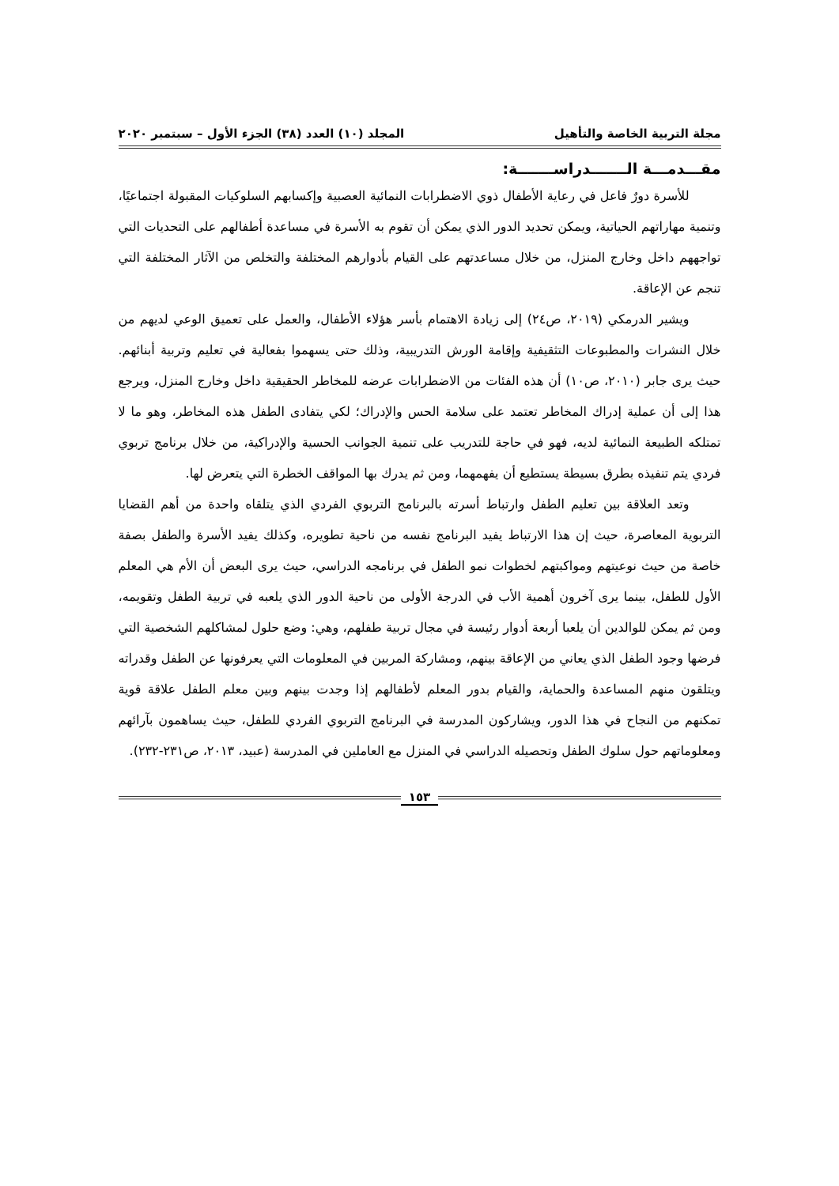مجلة التربية الخاصة والتأهيل المجلد (١٠) العدد (٣٨) الجزء الأول – سبتمبر ٢٠٢٠
مقـــدمـــة الـــــــدراســـــــة:
للأسرة دورٌ فاعل في رعاية الأطفال ذوي الاضطرابات النمائية العصبية وإكسابهم السلوكيات المقبولة اجتماعيًا، وتنمية مهاراتهم الحياتية، ويمكن تحديد الدور الذي يمكن أن تقوم به الأسرة في مساعدة أطفالهم على التحديات التي تواجههم داخل وخارج المنزل، من خلال مساعدتهم على القيام بأدوارهم المختلفة والتخلص من الآثار المختلفة التي تنجم عن الإعاقة.
ويشير الدرمكي (٢٠١٩، ص٢٤) إلى زيادة الاهتمام بأسر هؤلاء الأطفال، والعمل على تعميق الوعي لديهم من خلال النشرات والمطبوعات التثقيفية وإقامة الورش التدريبية، وذلك حتى يسهموا بفعالية في تعليم وتربية أبنائهم. حيث يرى جابر (٢٠١٠، ص١٠) أن هذه الفئات من الاضطرابات عرضه للمخاطر الحقيقية داخل وخارج المنزل، ويرجع هذا إلى أن عملية إدراك المخاطر تعتمد على سلامة الحس والإدراك؛ لكي يتفادى الطفل هذه المخاطر، وهو ما لا تمتلكه الطبيعة النمائية لديه، فهو في حاجة للتدريب على تنمية الجوانب الحسية والإدراكية، من خلال برنامج تربوي فردي يتم تنفيذه بطرق بسيطة يستطيع أن يفهمهما، ومن ثم يدرك بها المواقف الخطرة التي يتعرض لها.
وتعد العلاقة بين تعليم الطفل وارتباط أسرته بالبرنامج التربوي الفردي الذي يتلقاه واحدة من أهم القضايا التربوية المعاصرة، حيث إن هذا الارتباط يفيد البرنامج نفسه من ناحية تطويره، وكذلك يفيد الأسرة والطفل بصفة خاصة من حيث نوعيتهم ومواكبتهم لخطوات نمو الطفل في برنامجه الدراسي، حيث يرى البعض أن الأم هي المعلم الأول للطفل، بينما يرى آخرون أهمية الأب في الدرجة الأولى من ناحية الدور الذي يلعبه في تربية الطفل وتقويمه، ومن ثم يمكن للوالدين أن يلعبا أربعة أدوار رئيسة في مجال تربية طفلهم، وهي: وضع حلول لمشاكلهم الشخصية التي فرضها وجود الطفل الذي يعاني من الإعاقة بينهم، ومشاركة المربين في المعلومات التي يعرفونها عن الطفل وقدراته ويتلقون منهم المساعدة والحماية، والقيام بدور المعلم لأطفالهم إذا وجدت بينهم وبين معلم الطفل علاقة قوية تمكنهم من النجاح في هذا الدور، ويشاركون المدرسة في البرنامج التربوي الفردي للطفل، حيث يساهمون بآرائهم ومعلوماتهم حول سلوك الطفل وتحصيله الدراسي في المنزل مع العاملين في المدرسة (عبيد، ٢٠١٣، ص٢٣١-٢٣٢).
١٥٣